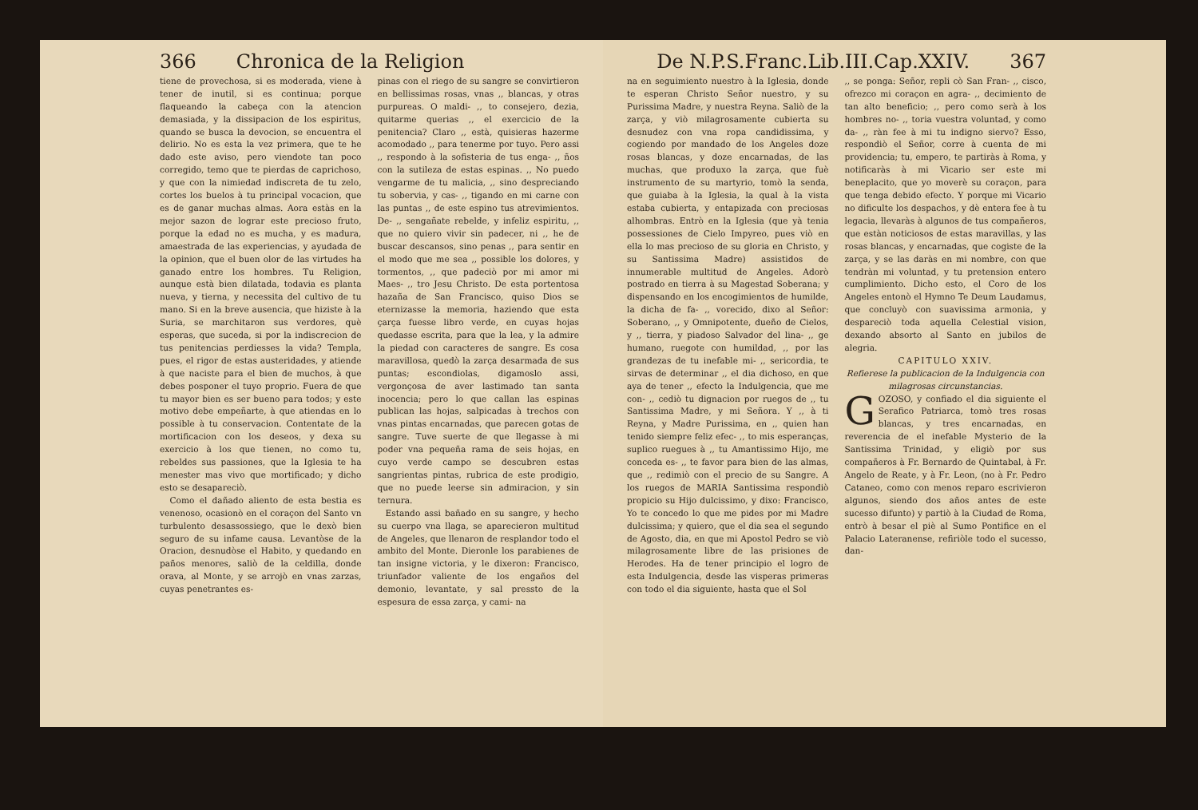366 Chronica de la Religion
tiene de provechosa, si es moderada, viene à tener de inutil, si es continua; porque flaqueando la cabeça con la atencion demasiada, y la dissipacion de los espiritus, quando se busca la devocion, se encuentra el delirio. No es esta la vez primera, que te he dado este aviso, pero viendote tan poco corregido, temo que te pierdas de caprichoso, y que con la nimiedad indiscreta de tu zelo, cortes los buelos à tu principal vocacion, que es de ganar muchas almas. Aora estàs en la mejor sazon de lograr este precioso fruto, porque la edad no es mucha, y es madura, amaestrada de las experiencias, y ayudada de la opinion, que el buen olor de las virtudes ha ganado entre los hombres. Tu Religion, aunque està bien dilatada, todavia es planta nueva, y tierna, y necessita del cultivo de tu mano. Si en la breve ausencia, que hiziste à la Suria, se marchitaron sus verdores, què esperas, que suceda, si por la indiscrecion de tus penitencias perdiesses la vida? Templa, pues, el rigor de estas austeridades, y atiende à que naciste para el bien de muchos, à que debes posponer el tuyo proprio. Fuera de que tu mayor bien es ser bueno para todos; y este motivo debe empeñarte, à que atiendas en lo possible à tu conservacion. Contentate de la mortificacion con los deseos, y dexa su exercicio à los que tienen, no como tu, rebeldes sus passiones, que la Iglesia te ha menester mas vivo que mortificado; y dicho esto se desapareciò.
Como el dañado aliento de esta bestia es venenoso, ocasionò en el coraçon del Santo vn turbulento desassossiego, que le dexò bien seguro de su infame causa. Levantòse de la Oracion, desnudòse el Habito, y quedando en paños menores, saliò de la celdilla, donde orava, al Monte, y se arrojò en vnas zarzas, cuyas penetrantes es-
pinas con el riego de su sangre se convirtieron en bellissimas rosas, vnas ,, blancas, y otras purpureas. O maldi- ,, to consejero, dezia, quitarme querias ,, el exercicio de la penitencia? Claro ,, està, quisieras hazerme acomodado ,, para tenerme por tuyo. Pero assi ,, respondo à la sofisteria de tus enga- ,, ños con la sutileza de estas espinas. ,, No puedo vengarme de tu malicia, ,, sino despreciando tu sobervia, y cas- ,, tigando en mi carne con las puntas ,, de este espino tus atrevimientos. De- ,, sengañate rebelde, y infeliz espiritu, ,, que no quiero vivir sin padecer, ni ,, he de buscar descansos, sino penas ,, para sentir en el modo que me sea ,, possible los dolores, y tormentos, ,, que padeciò por mi amor mi Maes- ,, tro Jesu Christo. De esta portentosa hazaña de San Francisco, quiso Dios se eternizasse la memoria, haziendo que esta çarça fuesse libro verde, en cuyas hojas quedasse escrita, para que la lea, y la admire la piedad con caracteres de sangre. Es cosa maravillosa, quedò la zarça desarmada de sus puntas; escondiolas, digamoslo assi, vergonçosa de aver lastimado tan santa inocencia; pero lo que callan las espinas publican las hojas, salpicadas à trechos con vnas pintas encarnadas, que parecen gotas de sangre. Tuve suerte de que llegasse à mi poder vna pequeña rama de seis hojas, en cuyo verde campo se descubren estas sangrientas pintas, rubrica de este prodigio, que no puede leerse sin admiracion, y sin ternura.
Estando assi bañado en su sangre, y hecho su cuerpo vna llaga, se aparecieron multitud de Angeles, que llenaron de resplandor todo el ambito del Monte. Dieronle los parabienes de tan insigne victoria, y le dixeron: Francisco, triunfador valiente de los engaños del demonio, levantate, y sal pressto de la espesura de essa zarça, y cami- na
De N.P.S.Franc.Lib.III.Cap.XXIV. 367
na en seguimiento nuestro à la Iglesia, donde te esperan Christo Señor nuestro, y su Purissima Madre, y nuestra Reyna. Saliò de la zarça, y viò milagrosamente cubierta su desnudez con vna ropa candidissima, y cogiendo por mandado de los Angeles doze rosas blancas, y doze encarnadas, de las muchas, que produxo la zarça, que fuè instrumento de su martyrio, tomò la senda, que guiaba à la Iglesia, la qual à la vista estaba cubierta, y entapizada con preciosas alhombras. Entrò en la Iglesia (que yà tenia possessiones de Cielo Impyreo, pues viò en ella lo mas precioso de su gloria en Christo, y su Santissima Madre) assistidos de innumerable multitud de Angeles. Adorò postrado en tierra à su Magestad Soberana; y dispensando en los encogimientos de humilde, la dicha de fa- ,, vorecido, dixo al Señor: Soberano, ,, y Omnipotente, dueño de Cielos, y ,, tierra, y piadoso Salvador del lina- ,, ge humano, ruegote con humildad, ,, por las grandezas de tu inefable mi- ,, sericordia, te sirvas de determinar ,, el dia dichoso, en que aya de tener ,, efecto la Indulgencia, que me con- ,, cediò tu dignacion por ruegos de ,, tu Santissima Madre, y mi Señora. Y ,, à ti Reyna, y Madre Purissima, en ,, quien han tenido siempre feliz efec- ,, to mis esperanças, suplico ruegues à ,, tu Amantissimo Hijo, me conceda es- ,, te favor para bien de las almas, que ,, redimiò con el precio de su Sangre. A los ruegos de MARIA Santissima respondiò propicio su Hijo dulcissimo, y dixo: Francisco, Yo te concedo lo que me pides por mi Madre dulcissima; y quiero, que el dia sea el segundo de Agosto, dia, en que mi Apostol Pedro se viò milagrosamente libre de las prisiones de Herodes. Ha de tener principio el logro de esta Indulgencia, desde las visperas primeras con todo el dia siguiente, hasta que el Sol
,, se ponga: Señor, repli cò San Fran- ,, cisco, ofrezco mi coraçon en agra- ,, decimiento de tan alto beneficio; ,, pero como serà à los hombres no- ,, toria vuestra voluntad, y como da- ,, ràn fee à mi tu indigno siervo? Esso, respondiò el Señor, corre à cuenta de mi providencia; tu, empero, te partiràs à Roma, y notificaràs à mi Vicario ser este mi beneplacito, que yo moverè su coraçon, para que tenga debido efecto. Y porque mi Vicario no dificulte los despachos, y dè entera fee à tu legacia, llevaràs à algunos de tus compañeros, que estàn noticiosos de estas maravillas, y las rosas blancas, y encarnadas, que cogiste de la zarça, y se las daràs en mi nombre, con que tendràn mi voluntad, y tu pretension entero cumplimiento. Dicho esto, el Coro de los Angeles entonò el Hymno Te Deum Laudamus, que concluyò con suavissima armonia, y despareciò toda aquella Celestial vision, dexando absorto al Santo en jubilos de alegria.
CAPITULO XXIV.
Refierese la publicacion de la Indulgencia con milagrosas circunstancias.
GOZOSO, y confiado el dia siguiente el Serafico Patriarca, tomò tres rosas blancas, y tres encarnadas, en reverencia de el inefable Mysterio de la Santissima Trinidad, y eligiò por sus compañeros à Fr. Bernardo de Quintabal, à Fr. Angelo de Reate, y à Fr. Leon, (no à Fr. Pedro Cataneo, como con menos reparo escrivieron algunos, siendo dos años antes de este sucesso difunto) y partiò à la Ciudad de Roma, entrò à besar el piè al Sumo Pontifice en el Palacio Lateranense, refiriòle todo el sucesso, dan-